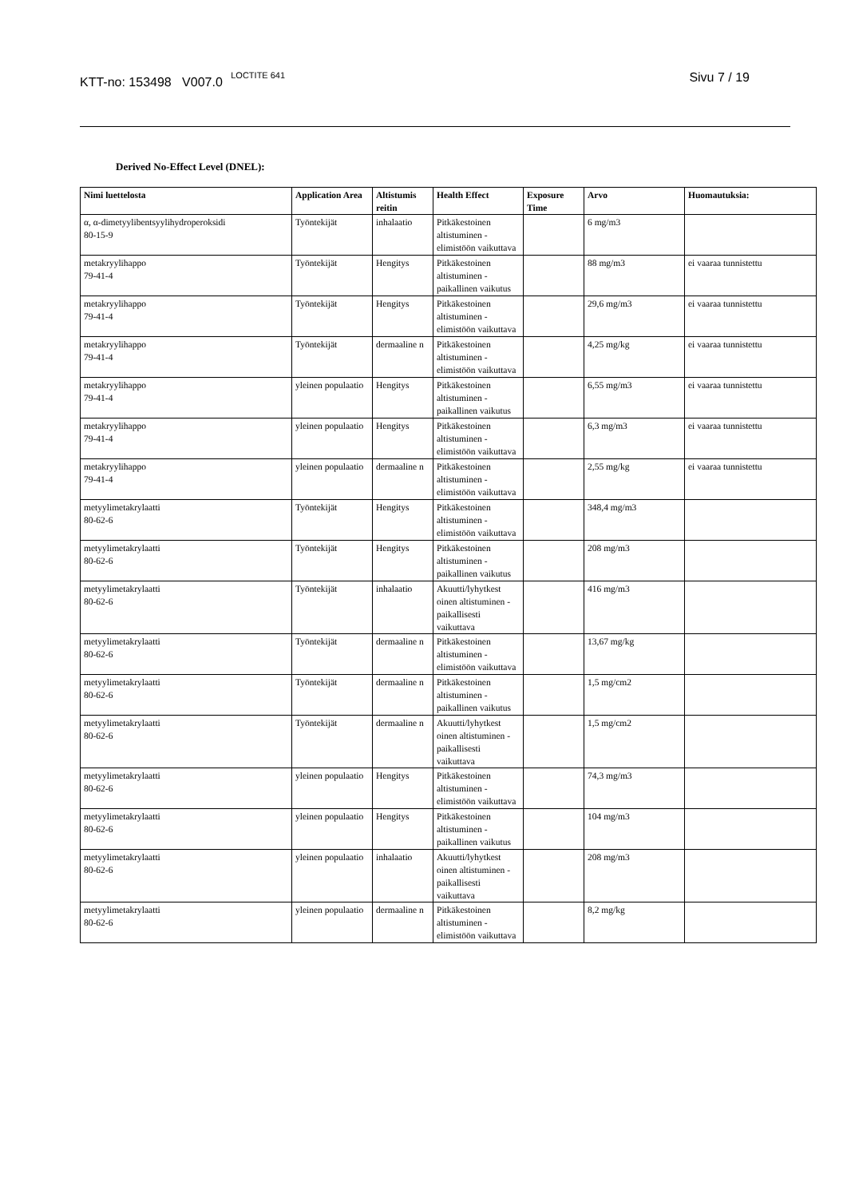KTT-no: 153498 V007.0 <sup>LOCTITE 641</sup> Sivu 7 / 19
Derived No-Effect Level (DNEL):
| Nimi luettelosta | Application Area | Altistumis reitin | Health Effect | Exposure Time | Arvo | Huomautuksia: |
| --- | --- | --- | --- | --- | --- | --- |
| α, α-dimetyylibentsyylihydroperoksidi 80-15-9 | Työntekijät | inhalaatio | Pitkäkestoinen altistuminen - elimistöön vaikuttava | | 6 mg/m3 | |
| metakryylihappo 79-41-4 | Työntekijät | Hengitys | Pitkäkestoinen altistuminen - paikallinen vaikutus | | 88 mg/m3 | ei vaaraa tunnistettu |
| metakryylihappo 79-41-4 | Työntekijät | Hengitys | Pitkäkestoinen altistuminen - elimistöön vaikuttava | | 29,6 mg/m3 | ei vaaraa tunnistettu |
| metakryylihappo 79-41-4 | Työntekijät | dermaaline n | Pitkäkestoinen altistuminen - elimistöön vaikuttava | | 4,25 mg/kg | ei vaaraa tunnistettu |
| metakryylihappo 79-41-4 | yleinen populaatio | Hengitys | Pitkäkestoinen altistuminen - paikallinen vaikutus | | 6,55 mg/m3 | ei vaaraa tunnistettu |
| metakryylihappo 79-41-4 | yleinen populaatio | Hengitys | Pitkäkestoinen altistuminen - elimistöön vaikuttava | | 6,3 mg/m3 | ei vaaraa tunnistettu |
| metakryylihappo 79-41-4 | yleinen populaatio | dermaaline n | Pitkäkestoinen altistuminen - elimistöön vaikuttava | | 2,55 mg/kg | ei vaaraa tunnistettu |
| metyylimetakrylaatti 80-62-6 | Työntekijät | Hengitys | Pitkäkestoinen altistuminen - elimistöön vaikuttava | | 348,4 mg/m3 | |
| metyylimetakrylaatti 80-62-6 | Työntekijät | Hengitys | Pitkäkestoinen altistuminen - paikallinen vaikutus | | 208 mg/m3 | |
| metyylimetakrylaatti 80-62-6 | Työntekijät | inhalaatio | Akuutti/lyhytkest oinen altistuminen - paikallisesti vaikuttava | | 416 mg/m3 | |
| metyylimetakrylaatti 80-62-6 | Työntekijät | dermaaline n | Pitkäkestoinen altistuminen - elimistöön vaikuttava | | 13,67 mg/kg | |
| metyylimetakrylaatti 80-62-6 | Työntekijät | dermaaline n | Pitkäkestoinen altistuminen - paikallinen vaikutus | | 1,5 mg/cm2 | |
| metyylimetakrylaatti 80-62-6 | Työntekijät | dermaaline n | Akuutti/lyhytkest oinen altistuminen - paikallisesti vaikuttava | | 1,5 mg/cm2 | |
| metyylimetakrylaatti 80-62-6 | yleinen populaatio | Hengitys | Pitkäkestoinen altistuminen - elimistöön vaikuttava | | 74,3 mg/m3 | |
| metyylimetakrylaatti 80-62-6 | yleinen populaatio | Hengitys | Pitkäkestoinen altistuminen - paikallinen vaikutus | | 104 mg/m3 | |
| metyylimetakrylaatti 80-62-6 | yleinen populaatio | inhalaatio | Akuutti/lyhytkest oinen altistuminen - paikallisesti vaikuttava | | 208 mg/m3 | |
| metyylimetakrylaatti 80-62-6 | yleinen populaatio | dermaaline n | Pitkäkestoinen altistuminen - elimistöön vaikuttava | | 8,2 mg/kg | |